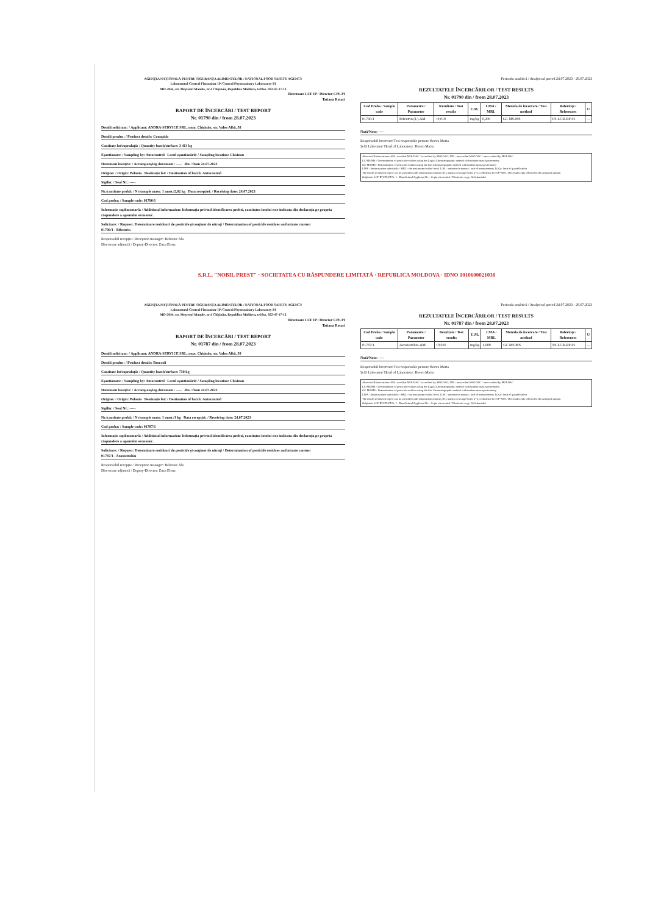AGENȚIA NAȚIONALĂ PENTRU SIGURANȚA ALIMENTELOR / NATIONAL FOOD SAFETY AGENCY
Laboratorul Central Fitosanitar IP /Central Phytosanitary Laboratory PI
MD-2044, str. Meșterul Manole, nr.4 Chișinău, Republica Moldova, tel/fax. 022-47-17-13
Directoare LCF IP / Director CPL PI
Tatiana Rotari
RAPORT DE ÎNCERCĂRI / TEST REPORT
Nr. 01790 din / from 28.07.2023
Detalii solicitant: / Applicant: ANDRA-SERVICE SRL, mun. Chișinău, str. Valea Albă, 58
Detalii produs: / Product details: Conopida
Cantitate lot/suprafață: / Quantity batch/surface: 3 413 kg
Eșantionare: / Sampling by: Autocontrol Locul eșantionării: / Sampling location: Chisinau
Document însoțire: / Accompanying document: ----- din / from 24.07.2023
Origine: / Origin: Polonia Destinație lot: / Destination of batch: Autocontrol
Sigiliu: / Seal Nr.: -----
Nr./cantitate probă: / Nr/sample mass: 1 most./2,02 kg Data recepției: / Receiving date: 24.07.2023
Cod proba: / Sample code: 01790/1
Informație suplimentară: / Additional information: Informația privind identificarea probei, cantitatea lotului este indicata din declarația pe propria răspundere a agentului economic.
Solicitare: / Request: Determinare reziduuri de pesticide și conținut de nitrați / Determination of pesticide residues and nitrate content
01790/1 - Bifentrin
Responsabil recepție / Reception manager: Beleniuc Ala
Directoare adjunctă / Deputy-Director: Zuza Elena
Perioada analitică / Analytical period 24.07.2023 - 28.07.2023
REZULTATELE ÎNCERCĂRILOR / TEST RESULTS
Nr. 01790 din / from 28.07.2023
| Cod Proba / Sample code | Parametru / Parameter | Rezultate / Test results | U.M. | LMA / MRL | Metoda de încercare / Test method | Referințe / References | U |
| --- | --- | --- | --- | --- | --- | --- | --- |
| 01790/1 | Bifentrin (L)-AM | <0,010 | mg/kg | 0,200 | GC MS/MS | PS-LCR-RP-01 | — |
Notă/Note: -----
Responsabil încercare/Test responsible person: Boeva Maria
Șefă Laborator/ Head of Laboratory: Boeva Maria
Abrevieri/Abbreviations: AM - acreditat MOLDAC / accredited by MOLDAC; NM - neacreditat MOLDAC / unaccredited by MOLDAC
LC-MS/MS - Determination of pesticide residues using the Liquid Chromatographic method with tandem mass spectrometry
GC MS/MS - Determination of pesticide residues using the Gas Chromatographic method with tandem mass spectrometry
LMA - limita maxima admisibila / MRL - the maximum residue level; U.M. - unitatea de masura / unit of measurement; LOQ - limit of quantification
The results in this test report can be presented with extended uncertainty (U), using a coverage factor k=2, confidence level P=95%. The results only referred to the analyzed sample.
Originals: LCF IP/CPL PI Nr. 1 · Beneficiarul/Applicant Nr. · Copia electronică / Electronic copy: Solicitantului
S.R.L. "NOBIL PREST" · SOCIETATEA CU RĂSPUNDERE LIMITATĂ · REPUBLICA MOLDOVA · IDNO 1010600021038
AGENȚIA NAȚIONALĂ PENTRU SIGURANȚA ALIMENTELOR / NATIONAL FOOD SAFETY AGENCY
Laboratorul Central Fitosanitar IP /Central Phytosanitary Laboratory PI
MD-2044, str. Meșterul Manole, nr.4 Chișinău, Republica Moldova, tel/fax. 022-47-17-13
Directoare LCF IP / Director CPL PI
Tatiana Rotari
RAPORT DE ÎNCERCĂRI / TEST REPORT
Nr. 01787 din / from 28.07.2023
Detalii solicitant: / Applicant: ANDRA-SERVICE SRL, mun. Chișinău, str. Valea Albă, 58
Detalii produs: / Product details: Broccoli
Cantitate lot/suprafață: / Quantity batch/surface: 750 kg
Eșantionare: / Sampling by: Autocontrol Locul eșantionării: / Sampling location: Chisinau
Document însoțire: / Accompanying document: ----- din / from 24.07.2023
Origine: / Origin: Polonia Destinație lot: / Destination of batch: Autocontrol
Sigiliu: / Seal Nr.: -----
Nr./cantitate probă: / Nr/sample mass: 1 most./1 kg Data recepției: / Receiving date: 24.07.2023
Cod proba: / Sample code: 01787/1
Informație suplimentară: / Additional information: Informația privind identificarea probei, cantitatea lotului este indicata din declarația pe propria răspundere a agentului economic.
Solicitare: / Request: Determinare reziduuri de pesticide și conținut de nitrați / Determination of pesticide residues and nitrate content
01787/1 - Azoxistrobin
Responsabil recepție / Reception manager: Beleniuc Ala
Directoare adjunctă / Deputy-Director: Zuza Elena
Perioada analitică / Analytical period 24.07.2023 - 28.07.2023
REZULTATELE ÎNCERCĂRILOR / TEST RESULTS
Nr. 01787 din / from 28.07.2023
| Cod Proba / Sample code | Parametru / Parameter | Rezultate / Test results | U.M. | LMA / MRL | Metoda de încercare / Test method | Referințe / References | U |
| --- | --- | --- | --- | --- | --- | --- | --- |
| 01787/1 | Azoxistrobin-AM | <0,010 | mg/kg | 1,000 | GC MS/MS | PS-LCR-RP-01 | — |
Notă/Note: -----
Responsabil încercare/Test responsible person: Boeva Maria
Șefă Laborator/ Head of Laboratory: Boeva Maria
Abrevieri/Abbreviations: AM - acreditat MOLDAC / accredited by MOLDAC; NM - neacreditat MOLDAC / unaccredited by MOLDAC
LC-MS/MS - Determination of pesticide residues using the Liquid Chromatographic method with tandem mass spectrometry
GC MS/MS - Determination of pesticide residues using the Gas Chromatographic method with tandem mass spectrometry
LMA - limita maxima admisibila / MRL - the maximum residue level; U.M. - unitatea de masura / unit of measurement; LOQ - limit of quantification
The results in this test report can be presented with extended uncertainty (U), using a coverage factor k=2, confidence level P=95%. The results only referred to the analyzed sample.
Originals: LCF IP/CPL PI Nr. 1 · Beneficiarul/Applicant Nr. · Copia electronică / Electronic copy: Solicitantului